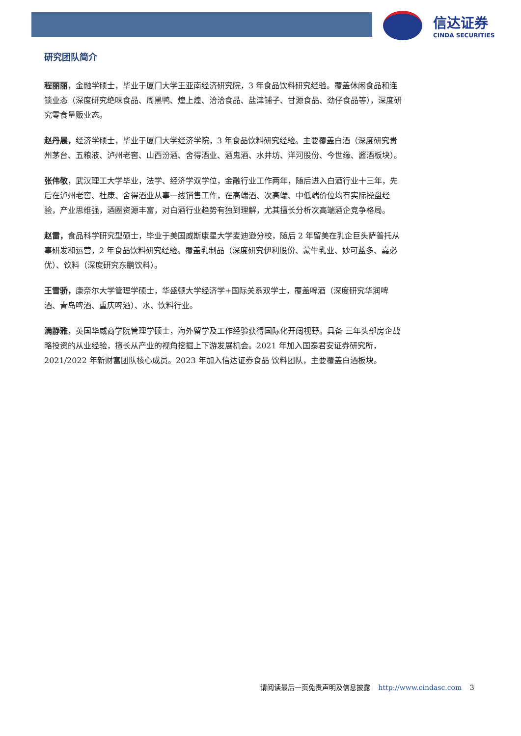信达证券
CINDA SECURITIES
研究团队简介
程丽丽，金融学硕士，毕业于厦门大学王亚南经济研究院，3 年食品饮料研究经验。覆盖休闲食品和连锁业态（深度研究绝味食品、周黑鸭、煌上煌、洽洽食品、盐津铺子、甘源食品、劲仔食品等），深度研究零食量贩业态。
赵丹晨，经济学硕士，毕业于厦门大学经济学院，3 年食品饮料研究经验。主要覆盖白酒（深度研究贵州茅台、五粮液、泸州老窖、山西汾酒、舍得酒业、酒鬼酒、水井坊、洋河股份、今世缘、酱酒板块）。
张伟敬，武汉理工大学毕业，法学、经济学双学位，金融行业工作两年，随后进入白酒行业十三年，先后在泸州老窖、杜康、舍得酒业从事一线销售工作，在高端酒、次高端、中低端价位均有实际操盘经验，产业思维强，酒圈资源丰富，对白酒行业趋势有独到理解，尤其擅长分析次高端酒企竞争格局。
赵雷，食品科学研究型硕士，毕业于美国威斯康星大学麦迪逊分校，随后 2 年留美在乳企巨头萨普托从事研发和运营，2 年食品饮料研究经验。覆盖乳制品（深度研究伊利股份、蒙牛乳业、妙可蓝多、嘉必优）、饮料（深度研究东鹏饮料）。
王雪骄，康奈尔大学管理学硕士，华盛顿大学经济学+国际关系双学士，覆盖啤酒（深度研究华润啤酒、青岛啤酒、重庆啤酒）、水、饮料行业。
满静雅，英国华威商学院管理学硕士，海外留学及工作经验获得国际化开阔视野。具备 三年头部房企战略投资的从业经验，擅长从产业的视角挖掘上下游发展机会。2021 年加入国泰君安证券研究所，2021/2022 年新财富团队核心成员。2023 年加入信达证券食品 饮料团队，主要覆盖白酒板块。
请阅读最后一页免责声明及信息披露 http://www.cindasc.com 3